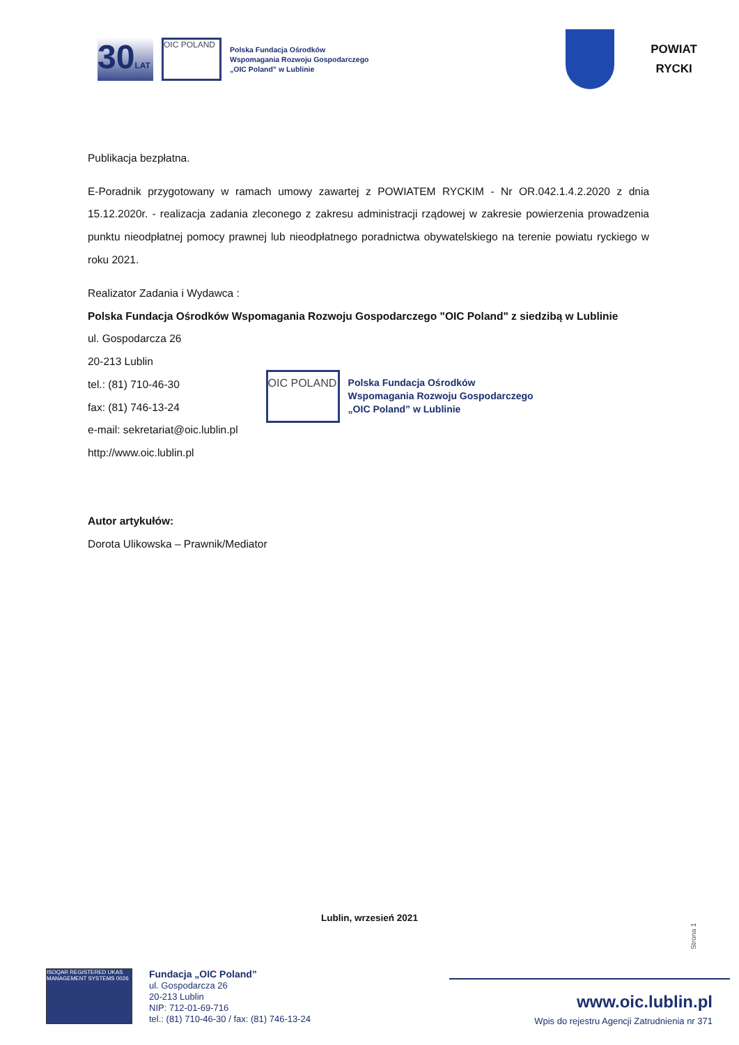30LAT
OIC POLAND
Polska Fundacja Ośrodków
Wspomagania Rozwoju Gospodarczego
„OIC Poland” w Lublinie
POWIAT
RYCKI
Publikacja bezpłatna.
E-Poradnik przygotowany w ramach umowy zawartej z POWIATEM RYCKIM - Nr OR.042.1.4.2.2020 z dnia 15.12.2020r. - realizacja zadania zleconego z zakresu administracji rządowej w zakresie powierzenia prowadzenia punktu nieodpłatnej pomocy prawnej lub nieodpłatnego poradnictwa obywatelskiego na terenie powiatu ryckiego w roku 2021.
Realizator Zadania i Wydawca :
Polska Fundacja Ośrodków Wspomagania Rozwoju Gospodarczego "OIC Poland" z siedzibą w Lublinie
ul. Gospodarcza 26
20-213 Lublin
tel.: (81) 710-46-30
fax: (81) 746-13-24
e-mail: sekretariat@oic.lublin.pl
http://www.oic.lublin.pl
OIC POLAND
Polska Fundacja Ośrodków
Wspomagania Rozwoju Gospodarczego
„OIC Poland” w Lublinie
Autor artykułów:
Dorota Ulikowska – Prawnik/Mediator
Lublin, wrzesień 2021
Strona 1
ISOQAR REGISTERED UKAS MANAGEMENT SYSTEMS 0026
Fundacja „OIC Poland”
ul. Gospodarcza 26
20-213 Lublin
NIP: 712-01-69-716
tel.: (81) 710-46-30 / fax: (81) 746-13-24
www.oic.lublin.pl
Wpis do rejestru Agencji Zatrudnienia nr 371